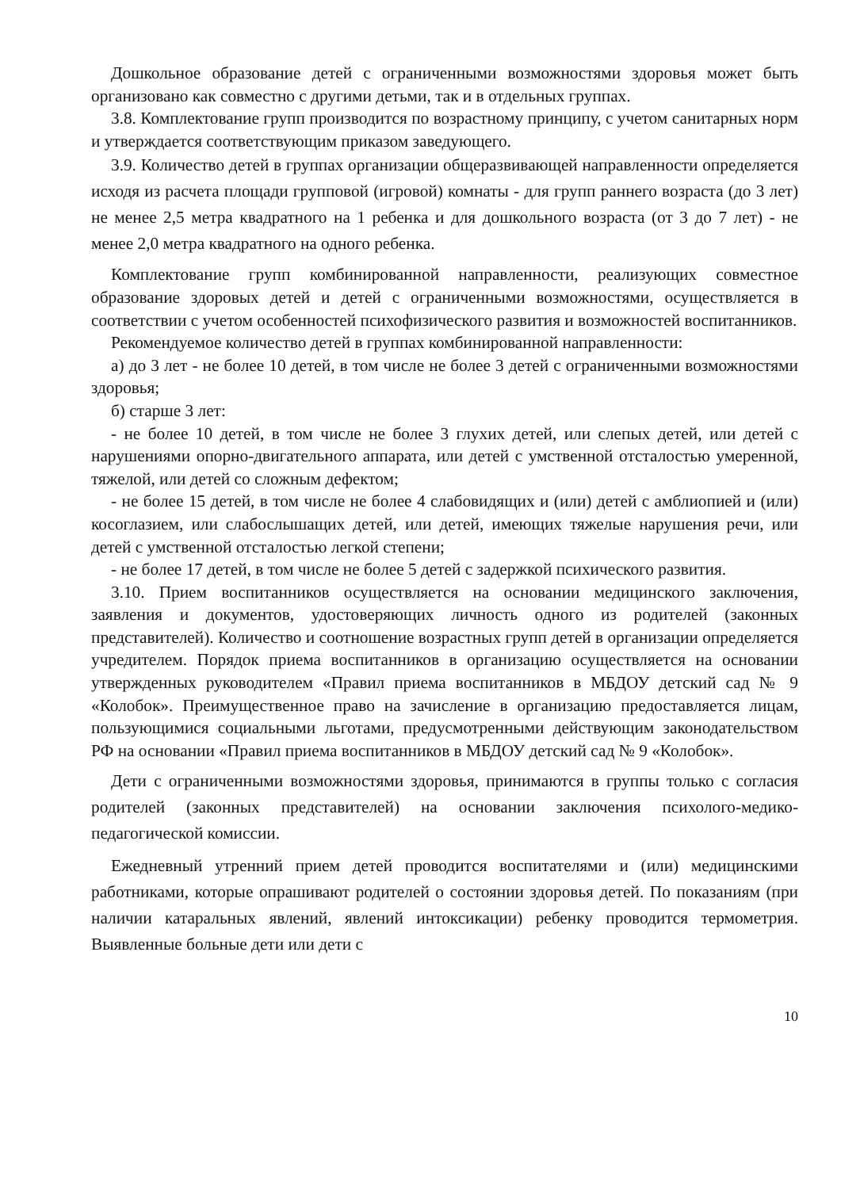Дошкольное образование детей с ограниченными возможностями здоровья может быть организовано как совместно с другими детьми, так и в отдельных группах.
3.8. Комплектование групп производится по возрастному принципу, с учетом санитарных норм и утверждается соответствующим приказом заведующего.
3.9. Количество детей в группах организации общеразвивающей направленности определяется исходя из расчета площади групповой (игровой) комнаты - для групп раннего возраста (до 3 лет) не менее 2,5 метра квадратного на 1 ребенка и для дошкольного возраста (от 3 до 7 лет) - не менее 2,0 метра квадратного на одного ребенка.
Комплектование групп комбинированной направленности, реализующих совместное образование здоровых детей и детей с ограниченными возможностями, осуществляется в соответствии с учетом особенностей психофизического развития и возможностей воспитанников.
Рекомендуемое количество детей в группах комбинированной направленности:
а) до 3 лет - не более 10 детей, в том числе не более 3 детей с ограниченными возможностями здоровья;
б) старше 3 лет:
- не более 10 детей, в том числе не более 3 глухих детей, или слепых детей, или детей с нарушениями опорно-двигательного аппарата, или детей с умственной отсталостью умеренной, тяжелой, или детей со сложным дефектом;
- не более 15 детей, в том числе не более 4 слабовидящих и (или) детей с амблиопией и (или) косоглазием, или слабослышащих детей, или детей, имеющих тяжелые нарушения речи, или детей с умственной отсталостью легкой степени;
- не более 17 детей, в том числе не более 5 детей с задержкой психического развития.
3.10. Прием воспитанников осуществляется на основании медицинского заключения, заявления и документов, удостоверяющих личность одного из родителей (законных представителей). Количество и соотношение возрастных групп детей в организации определяется учредителем. Порядок приема воспитанников в организацию осуществляется на основании утвержденных руководителем «Правил приема воспитанников в МБДОУ детский сад № 9 «Колобок». Преимущественное право на зачисление в организацию предоставляется лицам, пользующимися социальными льготами, предусмотренными действующим законодательством РФ на основании «Правил приема воспитанников в МБДОУ детский сад № 9 «Колобок».
Дети с ограниченными возможностями здоровья, принимаются в группы только с согласия родителей (законных представителей) на основании заключения психолого-медико-педагогической комиссии.
Ежедневный утренний прием детей проводится воспитателями и (или) медицинскими работниками, которые опрашивают родителей о состоянии здоровья детей. По показаниям (при наличии катаральных явлений, явлений интоксикации) ребенку проводится термометрия. Выявленные больные дети или дети с
10